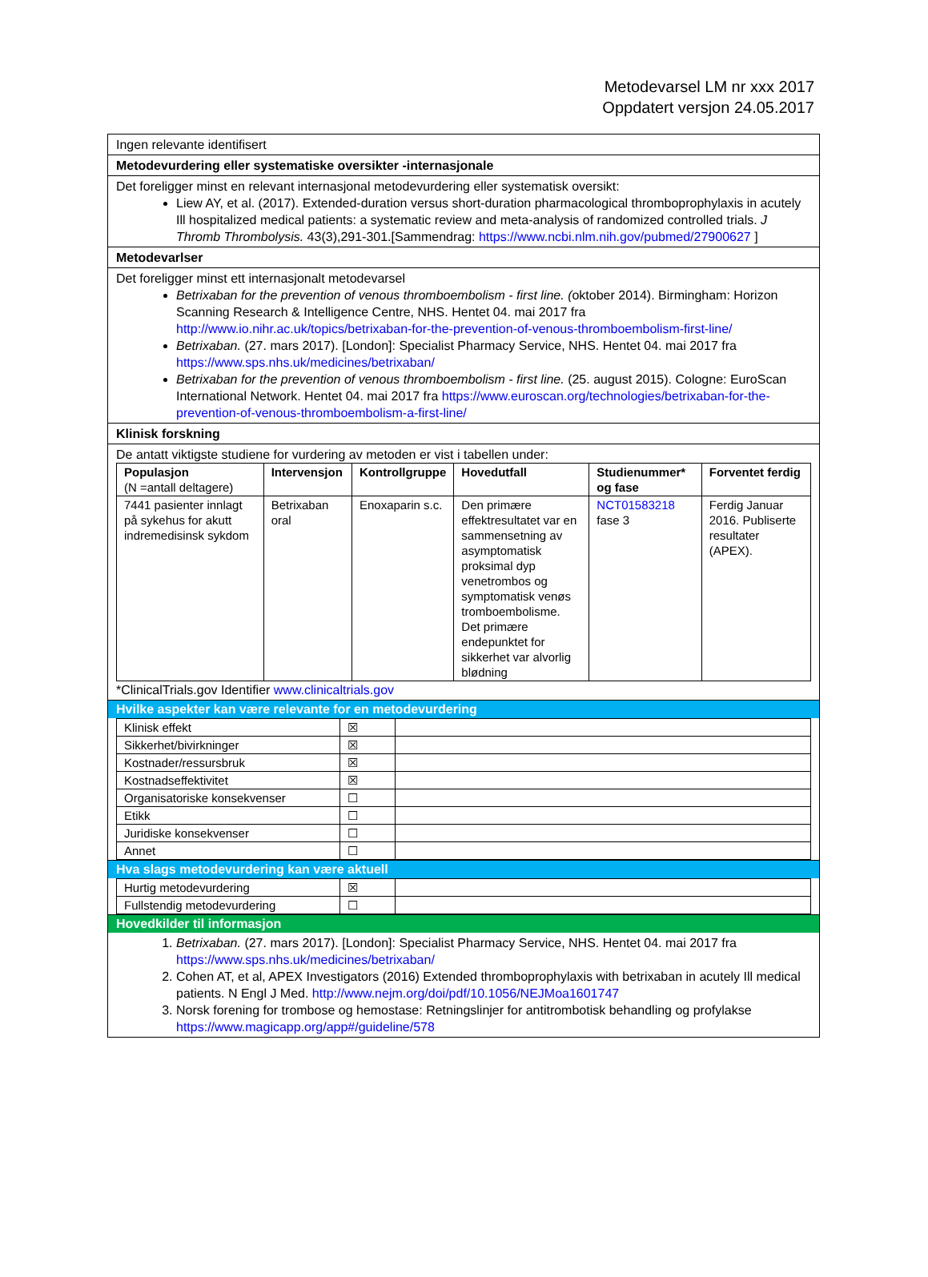Metodevarsel LM nr xxx 2017
Oppdatert versjon 24.05.2017
Ingen relevante identifisert
Metodevurdering eller systematiske oversikter -internasjonale
Det foreligger minst en relevant internasjonal metodevurdering eller systematisk oversikt:
Liew AY, et al. (2017). Extended-duration versus short-duration pharmacological thromboprophylaxis in acutely Ill hospitalized medical patients: a systematic review and meta-analysis of randomized controlled trials. J Thromb Thrombolysis. 43(3),291-301.[Sammendrag: https://www.ncbi.nlm.nih.gov/pubmed/27900627 ]
Metodevarlser
Det foreligger minst ett internasjonalt metodevarsel
Betrixaban for the prevention of venous thromboembolism - first line. (oktober 2014). Birmingham: Horizon Scanning Research & Intelligence Centre, NHS. Hentet 04. mai 2017 fra http://www.io.nihr.ac.uk/topics/betrixaban-for-the-prevention-of-venous-thromboembolism-first-line/
Betrixaban. (27. mars 2017). [London]: Specialist Pharmacy Service, NHS. Hentet 04. mai 2017 fra https://www.sps.nhs.uk/medicines/betrixaban/
Betrixaban for the prevention of venous thromboembolism - first line. (25. august 2015). Cologne: EuroScan International Network. Hentet 04. mai 2017 fra https://www.euroscan.org/technologies/betrixaban-for-the-prevention-of-venous-thromboembolism-a-first-line/
Klinisk forskning
De antatt viktigste studiene for vurdering av metoden er vist i tabellen under:
| Populasjon (N =antall deltagere) | Intervensjon | Kontrollgruppe | Hovedutfall | Studienummer* og fase | Forventet ferdig |
| --- | --- | --- | --- | --- | --- |
| 7441 pasienter innlagt på sykehus for akutt indremedisinsk sykdom | Betrixaban oral | Enoxaparin s.c. | Den primære effektresultatet var en sammensetning av asymptomatisk proksimal dyp venetrombos og symptomatisk venøs tromboembolisme. Det primære endepunktet for sikkerhet var alvorlig blødning | NCT01583218 fase 3 | Ferdig Januar 2016. Publiserte resultater (APEX). |
*ClinicalTrials.gov Identifier www.clinicaltrials.gov
Hvilke aspekter kan være relevante for en metodevurdering
| Klinisk effekt | ☒ | |
| Sikkerhet/bivirkninger | ☒ | |
| Kostnader/ressursbruk | ☒ | |
| Kostnadseffektivitet | ☒ | |
| Organisatoriske konsekvenser | ☐ | |
| Etikk | ☐ | |
| Juridiske konsekvenser | ☐ | |
| Annet | ☐ | |
Hva slags metodevurdering kan være aktuell
| Hurtig metodevurdering | ☒ | |
| Fullstendig metodevurdering | ☐ | |
Hovedkilder til informasjon
1. Betrixaban. (27. mars 2017). [London]: Specialist Pharmacy Service, NHS. Hentet 04. mai 2017 fra https://www.sps.nhs.uk/medicines/betrixaban/
2. Cohen AT, et al, APEX Investigators (2016) Extended thromboprophylaxis with betrixaban in acutely Ill medical patients. N Engl J Med. http://www.nejm.org/doi/pdf/10.1056/NEJMoa1601747
3. Norsk forening for trombose og hemostase: Retningslinjer for antitrombotisk behandling og profylakse https://www.magicapp.org/app#/guideline/578